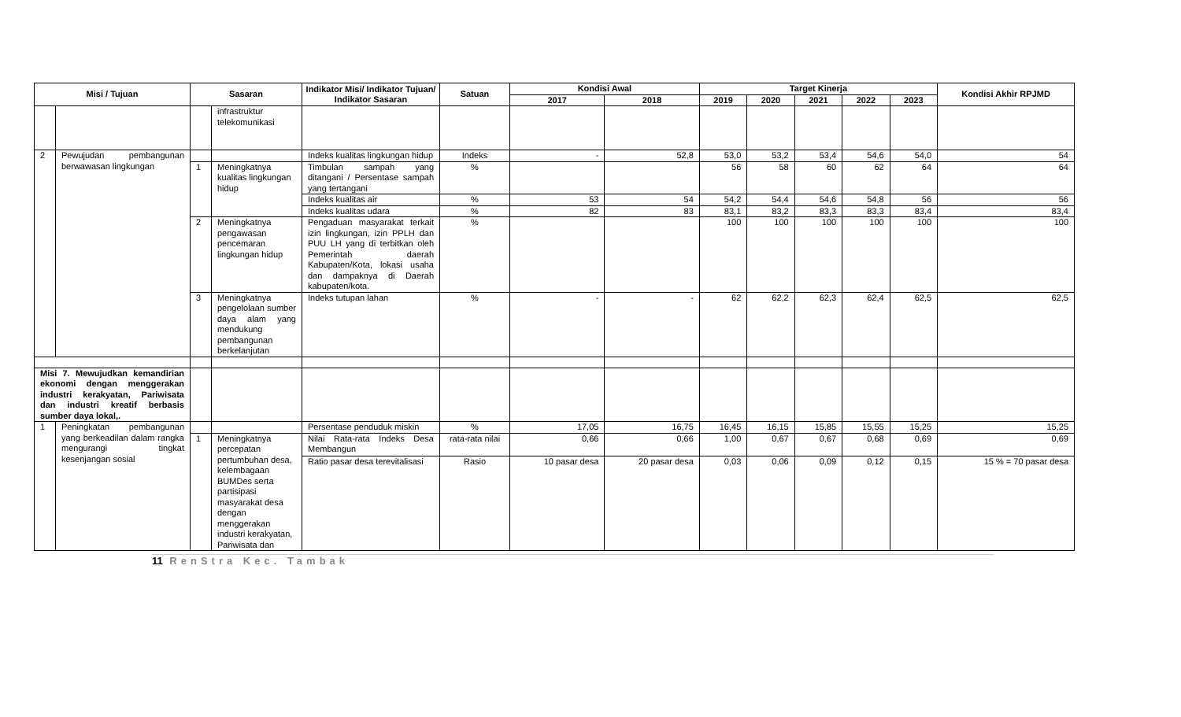| Misi / Tujuan | | Sasaran | | Indikator Misi/ Indikator Tujuan/ Indikator Sasaran | Satuan | Kondisi Awal | | Target Kinerja | | | | | Kondisi Akhir RPJMD |
| --- | --- | --- | --- | --- | --- | --- | --- | --- | --- | --- | --- | --- | --- |
| | | | | | | 2017 | 2018 | 2019 | 2020 | 2021 | 2022 | 2023 | |
| | | | infrastruktur telekomunikasi | | | | | | | | | | |
| 2 | Pewujudan pembangunan berwawasan lingkungan | | | Indeks kualitas lingkungan hidup | Indeks | - | 52,8 | 53,0 | 53,2 | 53,4 | 54,6 | 54,0 | 54 |
| | | 1 | Meningkatnya kualitas lingkungan hidup | Timbulan sampah yang ditangani / Persentase sampah yang tertangani | % | | | 56 | 58 | 60 | 62 | 64 | 64 |
| | | | | Indeks kualitas air | % | 53 | 54 | 54,2 | 54,4 | 54,6 | 54,8 | 56 | 56 |
| | | | | Indeks kualitas udara | % | 82 | 83 | 83,1 | 83,2 | 83,3 | 83,3 | 83,4 | 83,4 |
| | | 2 | Meningkatnya pengawasan pencemaran lingkungan hidup | Pengaduan masyarakat terkait izin lingkungan, izin PPLH dan PUU LH yang di terbitkan oleh Pemerintah daerah Kabupaten/Kota, lokasi usaha dan dampaknya di Daerah kabupaten/kota. | % | | | 100 | 100 | 100 | 100 | 100 | 100 |
| | | 3 | Meningkatnya pengelolaan sumber daya alam yang mendukung pembangunan berkelanjutan | Indeks tutupan lahan | % | - | - | 62 | 62,2 | 62,3 | 62,4 | 62,5 | 62,5 |
| Misi 7. Mewujudkan kemandirian ekonomi dengan menggerakan industri kerakyatan, Pariwisata dan industri kreatif berbasis sumber daya lokal,. | | | | | | | | | | | | | |
| 1 | Peningkatan pembangunan yang berkeadilan dalam rangka mengurangi tingkat kesenjangan sosial | | | Persentase penduduk miskin | % | 17,05 | 16,75 | 16,45 | 16,15 | 15,85 | 15,55 | 15,25 | 15,25 |
| | | 1 | Meningkatnya percepatan pertumbuhan desa, kelembagaan BUMDes serta partisipasi masyarakat desa dengan menggerakan industri kerakyatan, Pariwisata dan | Nilai Rata-rata Indeks Desa Membangun | rata-rata nilai | 0,66 | 0,66 | 1,00 | 0,67 | 0,67 | 0,68 | 0,69 | 0,69 |
| | | | | Ratio pasar desa terevitalisasi | Rasio | 10 pasar desa | 20 pasar desa | 0,03 | 0,06 | 0,09 | 0,12 | 0,15 | 15 % = 70 pasar desa |
11 RenStra Kec. Tambak